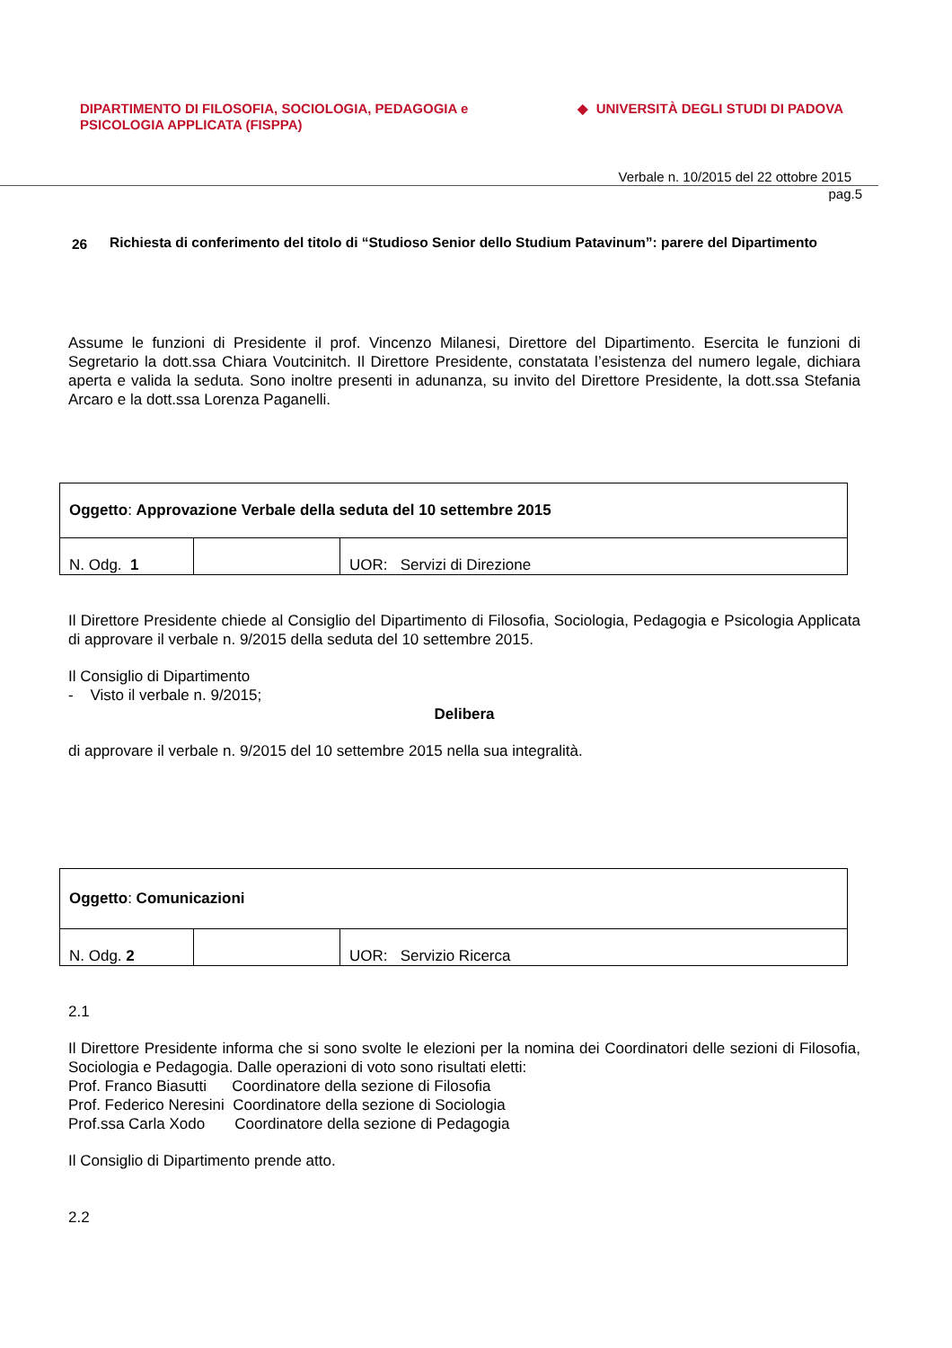DIPARTIMENTO DI FILOSOFIA, SOCIOLOGIA, PEDAGOGIA e
PSICOLOGIA APPLICATA (FISPPA)
◆ UNIVERSITÀ DEGLI STUDI DI PADOVA
Verbale n. 10/2015 del 22 ottobre 2015
pag.5
26
Richiesta di conferimento del titolo di “Studioso Senior dello Studium Patavinum”: parere del Dipartimento
Assume le funzioni di Presidente il prof. Vincenzo Milanesi, Direttore del Dipartimento. Esercita le funzioni di Segretario la dott.ssa Chiara Voutcinitch. Il Direttore Presidente, constatata l’esistenza del numero legale, dichiara aperta e valida la seduta. Sono inoltre presenti in adunanza, su invito del Direttore Presidente, la dott.ssa Stefania Arcaro e la dott.ssa Lorenza Paganelli.
| Oggetto : Approvazione Verbale della seduta del 10 settembre 2015 | | |
| N. Odg. 1 | | UOR: Servizi di Direzione |
Il Direttore Presidente chiede al Consiglio del Dipartimento di Filosofia, Sociologia, Pedagogia e Psicologia Applicata di approvare il verbale n. 9/2015 della seduta del 10 settembre 2015.
Il Consiglio di Dipartimento
- Visto il verbale n. 9/2015;
Delibera
di approvare il verbale n. 9/2015 del 10 settembre 2015 nella sua integralità.
| Oggetto : Comunicazioni | | |
| N. Odg. 2 | | UOR: Servizio Ricerca |
2.1
Il Direttore Presidente informa che si sono svolte le elezioni per la nomina dei Coordinatori delle sezioni di Filosofia, Sociologia e Pedagogia. Dalle operazioni di voto sono risultati eletti:
Prof. Franco Biasutti Coordinatore della sezione di Filosofia
Prof. Federico Neresini Coordinatore della sezione di Sociologia
Prof.ssa Carla Xodo Coordinatore della sezione di Pedagogia
Il Consiglio di Dipartimento prende atto.
2.2